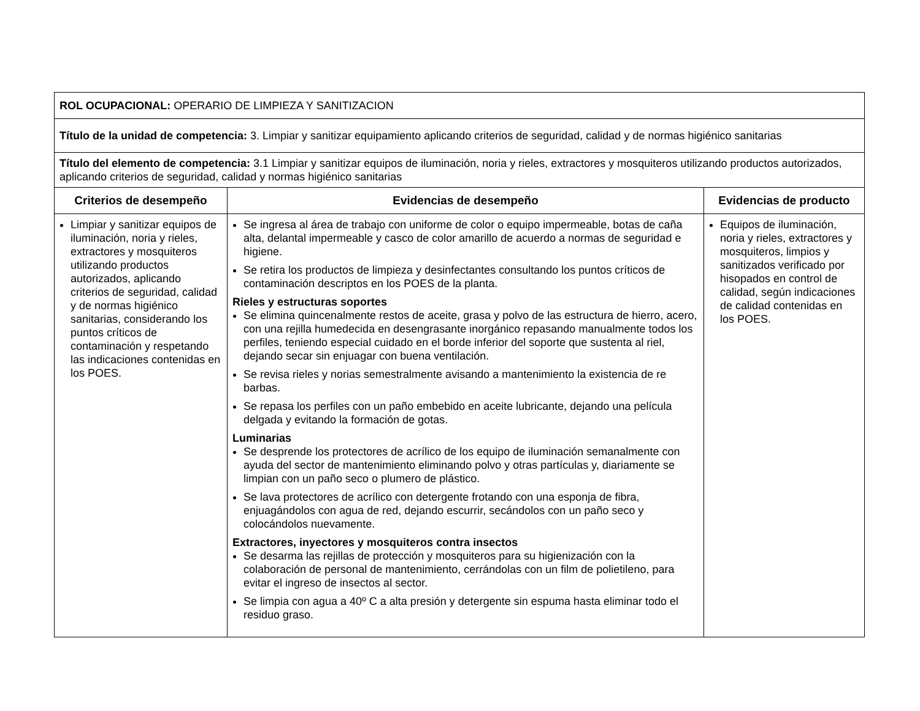| ROL OCUPACIONAL: OPERARIO DE LIMPIEZA Y SANITIZACION | | |
| Título de la unidad de competencia: 3. Limpiar y sanitizar equipamiento aplicando criterios de seguridad, calidad y de normas higiénico sanitarias | | |
| Título del elemento de competencia: 3.1 Limpiar y sanitizar equipos de iluminación, noria y rieles, extractores y mosquiteros utilizando productos autorizados, aplicando criterios de seguridad, calidad y normas higiénico sanitarias | | |
| Criterios de desempeño | Evidencias de desempeño | Evidencias de producto |
| Limpiar y sanitizar equipos de iluminación, noria y rieles, extractores y mosquiteros utilizando productos autorizados, aplicando criterios de seguridad, calidad y de normas higiénico sanitarias, considerando los puntos críticos de contaminación y respetando las indicaciones contenidas en los POES. | Se ingresa al área de trabajo con uniforme de color o equipo impermeable, botas de caña alta, delantal impermeable y casco de color amarillo de acuerdo a normas de seguridad e higiene. Se retira los productos de limpieza y desinfectantes consultando los puntos críticos de contaminación descriptos en los POES de la planta. Rieles y estructuras soportes Se elimina quincenalmente restos de aceite, grasa y polvo de las estructura de hierro, acero, con una rejilla humedecida en desengrasante inorgánico repasando manualmente todos los perfiles, teniendo especial cuidado en el borde inferior del soporte que sustenta al riel, dejando secar sin enjuagar con buena ventilación. Se revisa rieles y norias semestralmente avisando a mantenimiento la existencia de re barbas. Se repasa los perfiles con un paño embebido en aceite lubricante, dejando una película delgada y evitando la formación de gotas. Luminarias Se desprende los protectores de acrílico de los equipo de iluminación semanalmente con ayuda del sector de mantenimiento eliminando polvo y otras partículas y, diariamente se limpian con un paño seco o plumero de plástico. Se lava protectores de acrílico con detergente frotando con una esponja de fibra, enjuagándolos con agua de red, dejando escurrir, secándolos con un paño seco y colocándolos nuevamente. Extractores, inyectores y mosquiteros contra insectos Se desarma las rejillas de protección y mosquiteros para su higienización con la colaboración de personal de mantenimiento, cerrándolas con un film de polietileno, para evitar el ingreso de insectos al sector. Se limpia con agua a 40º C a alta presión y detergente sin espuma hasta eliminar todo el residuo graso. | Equipos de iluminación, noria y rieles, extractores y mosquiteros, limpios y sanitizados verificado por hisopados en control de calidad, según indicaciones de calidad contenidas en los POES. |